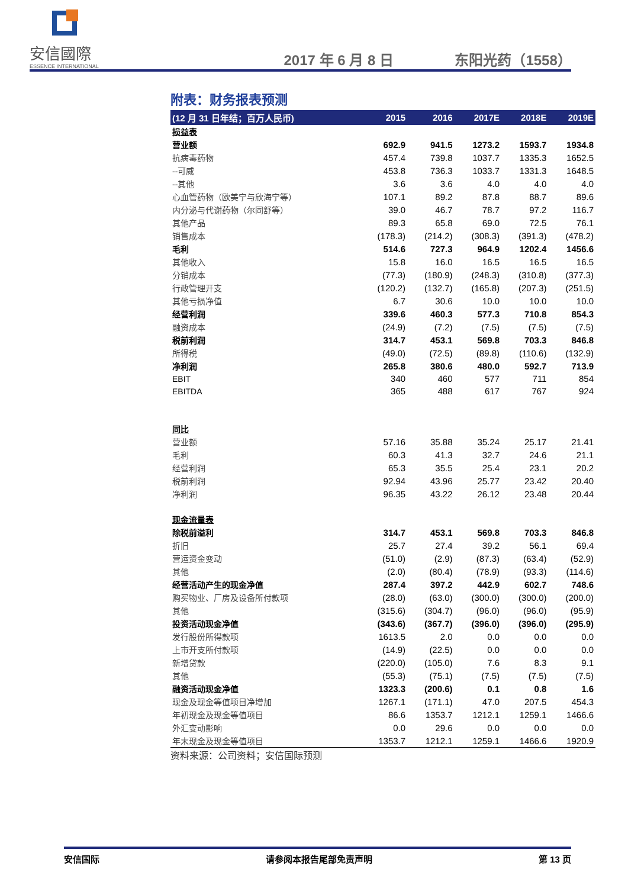安信國際
ESSENCE INTERNATIONAL
2017 年 6 月 8 日
东阳光药（1558）
附表：财务报表预测
| (12 月 31 日年结；百万人民币) | 2015 | 2016 | 2017E | 2018E | 2019E |
| --- | --- | --- | --- | --- | --- |
| 损益表 | | | | | |
| 营业额 | 692.9 | 941.5 | 1273.2 | 1593.7 | 1934.8 |
| 抗病毒药物 | 457.4 | 739.8 | 1037.7 | 1335.3 | 1652.5 |
| --可威 | 453.8 | 736.3 | 1033.7 | 1331.3 | 1648.5 |
| --其他 | 3.6 | 3.6 | 4.0 | 4.0 | 4.0 |
| 心血管药物（欧美宁与欣海宁等） | 107.1 | 89.2 | 87.8 | 88.7 | 89.6 |
| 内分泌与代谢药物（尔同舒等） | 39.0 | 46.7 | 78.7 | 97.2 | 116.7 |
| 其他产品 | 89.3 | 65.8 | 69.0 | 72.5 | 76.1 |
| 销售成本 | (178.3) | (214.2) | (308.3) | (391.3) | (478.2) |
| 毛利 | 514.6 | 727.3 | 964.9 | 1202.4 | 1456.6 |
| 其他收入 | 15.8 | 16.0 | 16.5 | 16.5 | 16.5 |
| 分销成本 | (77.3) | (180.9) | (248.3) | (310.8) | (377.3) |
| 行政管理开支 | (120.2) | (132.7) | (165.8) | (207.3) | (251.5) |
| 其他亏损净值 | 6.7 | 30.6 | 10.0 | 10.0 | 10.0 |
| 经营利润 | 339.6 | 460.3 | 577.3 | 710.8 | 854.3 |
| 融资成本 | (24.9) | (7.2) | (7.5) | (7.5) | (7.5) |
| 税前利润 | 314.7 | 453.1 | 569.8 | 703.3 | 846.8 |
| 所得税 | (49.0) | (72.5) | (89.8) | (110.6) | (132.9) |
| 净利润 | 265.8 | 380.6 | 480.0 | 592.7 | 713.9 |
| EBIT | 340 | 460 | 577 | 711 | 854 |
| EBITDA | 365 | 488 | 617 | 767 | 924 |
| 同比 | | | | | |
| 营业额 | 57.16 | 35.88 | 35.24 | 25.17 | 21.41 |
| 毛利 | 60.3 | 41.3 | 32.7 | 24.6 | 21.1 |
| 经营利润 | 65.3 | 35.5 | 25.4 | 23.1 | 20.2 |
| 税前利润 | 92.94 | 43.96 | 25.77 | 23.42 | 20.40 |
| 净利润 | 96.35 | 43.22 | 26.12 | 23.48 | 20.44 |
| 现金流量表 | | | | | |
| 除税前溢利 | 314.7 | 453.1 | 569.8 | 703.3 | 846.8 |
| 折旧 | 25.7 | 27.4 | 39.2 | 56.1 | 69.4 |
| 营运资金变动 | (51.0) | (2.9) | (87.3) | (63.4) | (52.9) |
| 其他 | (2.0) | (80.4) | (78.9) | (93.3) | (114.6) |
| 经营活动产生的现金净值 | 287.4 | 397.2 | 442.9 | 602.7 | 748.6 |
| 购买物业、厂房及设备所付款项 | (28.0) | (63.0) | (300.0) | (300.0) | (200.0) |
| 其他 | (315.6) | (304.7) | (96.0) | (96.0) | (95.9) |
| 投资活动现金净值 | (343.6) | (367.7) | (396.0) | (396.0) | (295.9) |
| 发行股份所得款项 | 1613.5 | 2.0 | 0.0 | 0.0 | 0.0 |
| 上市开支所付款项 | (14.9) | (22.5) | 0.0 | 0.0 | 0.0 |
| 新增贷款 | (220.0) | (105.0) | 7.6 | 8.3 | 9.1 |
| 其他 | (55.3) | (75.1) | (7.5) | (7.5) | (7.5) |
| 融资活动现金净值 | 1323.3 | (200.6) | 0.1 | 0.8 | 1.6 |
| 现金及现金等值项目净增加 | 1267.1 | (171.1) | 47.0 | 207.5 | 454.3 |
| 年初现金及现金等值项目 | 86.6 | 1353.7 | 1212.1 | 1259.1 | 1466.6 |
| 外汇变动影响 | 0.0 | 29.6 | 0.0 | 0.0 | 0.0 |
| 年末现金及现金等值项目 | 1353.7 | 1212.1 | 1259.1 | 1466.6 | 1920.9 |
资料来源：公司资料；安信国际预测
安信国际 请参阅本报告尾部免责声明 第 13 页